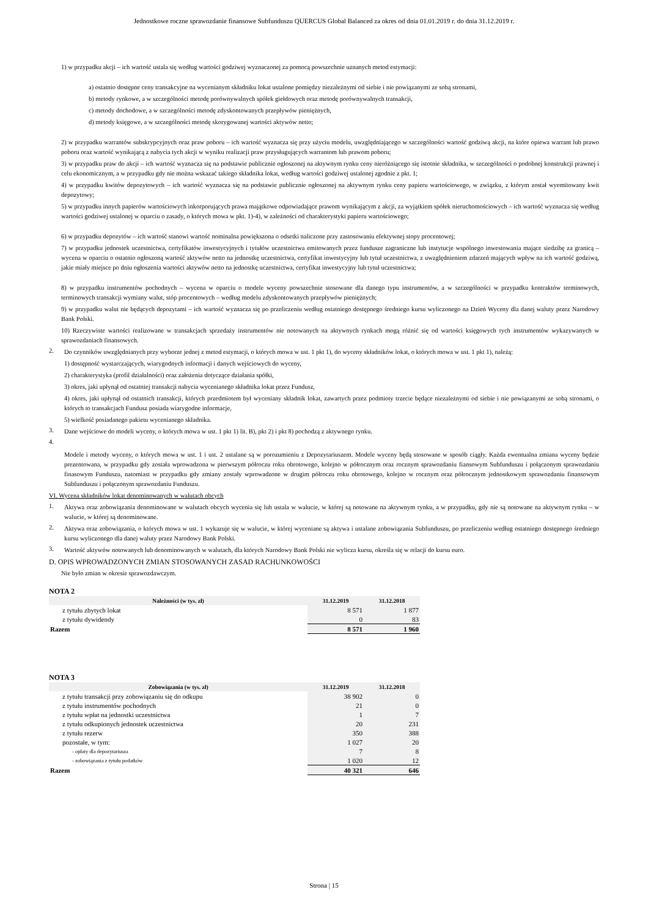Jednostkowe roczne sprawozdanie finansowe Subfunduszu QUERCUS Global Balanced za okres od dnia 01.01.2019 r. do dnia 31.12.2019 r.
1) w przypadku akcji – ich wartość ustala się według wartości godziwej wyznaczonej za pomocą powszechnie uznanych metod estymacji:
a) ostatnio dostępne ceny transakcyjne na wycenianym składniku lokat ustalone pomiędzy niezależnymi od siebie i nie powiązanymi ze sobą stronami,
b) metody rynkowe, a w szczególności metodę porównywalnych spółek giełdowych oraz metodę porównywalnych transakcji,
c) metody dochodowe, a w szczególności metodę zdyskontowanych przepływów pieniężnych,
d) metody księgowe, a w szczególności metodę skorygowanej wartości aktywów netto;
2) w przypadku warrantów subskrypcyjnych oraz praw poboru – ich wartość wyznacza się przy użyciu modelu, uwzględniającego w szczególności wartość godziwą akcji, na które opiewa warrant lub prawo poboru oraz wartość wynikającą z nabycia tych akcji w wyniku realizacji praw przysługujących warrantom lub prawom poboru;
3) w przypadku praw do akcji – ich wartość wyznacza się na podstawie publicznie ogłoszonej na aktywnym rynku ceny nieróżniącego się istotnie składnika, w szczególności o podobnej konstrukcji prawnej i celu ekonomicznym, a w przypadku gdy nie można wskazać takiego składnika lokat, według wartości godziwej ustalonej zgodnie z pkt. 1;
4) w przypadku kwitów depozytowych – ich wartość wyznacza się na podstawie publicznie ogłoszonej na aktywnym rynku ceny papieru wartościowego, w związku, z którym został wyemitowany kwit depozytowy;
5) w przypadku innych papierów wartościowych inkorporujących prawa majątkowe odpowiadające prawom wynikającym z akcji, za wyjątkiem spółek nieruchomościowych – ich wartość wyznacza się według wartości godziwej ustalonej w oparciu o zasady, o których mowa w pkt. 1)-4), w zależności od charakterystyki papieru wartościowego;
6) w przypadku depozytów – ich wartość stanowi wartość nominalna powiększona o odsetki naliczone przy zastosowaniu efektywnej stopy procentowej;
7) w przypadku jednostek uczestnictwa, certyfikatów inwestycyjnych i tytułów uczestnictwa emitowanych przez fundusze zagraniczne lub instytucje wspólnego inwestowania mające siedzibę za granicą – wycena w oparciu o ostatnio ogłoszoną wartość aktywów netto na jednostkę uczestnictwa, certyfikat inwestycyjny lub tytuł uczestnictwa, z uwzględnieniem zdarzeń mających wpływ na ich wartość godziwą, jakie miały miejsce po dniu ogłoszenia wartości aktywów netto na jednostkę uczestnictwa, certyfikat inwestycyjny lub tytuł uczestnictwa;
8) w przypadku instrumentów pochodnych – wycena w oparciu o modele wyceny powszechnie stosowane dla danego typu instrumentów, a w szczególności w przypadku kontraktów terminowych, terminowych transakcji wymiany walut, stóp procentowych – według modelu zdyskontowanych przepływów pieniężnych;
9) w przypadku walut nie będących depozytami – ich wartość wyznacza się po przeliczeniu według ostatniego dostępnego średniego kursu wyliczonego na Dzień Wyceny dla danej waluty przez Narodowy Bank Polski.
10) Rzeczywiste wartości realizowane w transakcjach sprzedaży instrumentów nie notowanych na aktywnych rynkach mogą różnić się od wartości księgowych tych instrumentów wykazywanych w sprawozdaniach finansowych.
2.
Do czynników uwzględnianych przy wyborze jednej z metod estymacji, o których mowa w ust. 1 pkt 1), do wyceny składników lokat, o których mowa w ust. 1 pkt 1), należą:
1) dostępność wystarczających, wiarygodnych informacji i danych wejściowych do wyceny,
2) charakterystyka (profil działalności) oraz założenia dotyczące działania spółki,
3) okres, jaki upłynął od ostatniej transakcji nabycia wycenianego składnika lokat przez Fundusz,
4) okres, jaki upłynął od ostatnich transakcji, których przedmiotem był wyceniany składnik lokat, zawartych przez podmioty trzecie będące niezależnymi od siebie i nie powiązanymi ze sobą stronami, o których to transakcjach Fundusz posiada wiarygodne informacje,
5) wielkość posiadanego pakietu wycenianego składnika.
3.
Dane wejściowe do modeli wyceny, o których mowa w ust. 1 pkt 1) lit. B), pkt 2) i pkt 8) pochodzą z aktywnego rynku.
4.
Modele i metody wyceny, o których mowa w ust. 1 i ust. 2 ustalane są w porozumieniu z Depozytariuszem. Modele wyceny będą stosowane w sposób ciągły. Każda ewentualna zmiana wyceny będzie prezentowana, w przypadku gdy została wprowadzona w pierwszym półroczu roku obrotowego, kolejno w półrocznym oraz rocznym sprawozdaniu fiansowym Subfunduszu i połączonym sprawozdaniu finasowym Funduszu, natomiast w przypadku gdy zmiany zostały wprowadzone w drugim półroczu roku obrotowego, kolejno w rocznym oraz półrocznym jednostkowym sprawozdaniu finansowym Subfunduszu i połączonym sprawozdaniu Funduszu.
VI. Wycena składników lokat denominowanych w walutach obcych
1.
Aktywa oraz zobowiązania denominowane w walutach obcych wycenia się lub ustala w walucie, w której są notowane na aktywnym rynku, a w przypadku, gdy nie są notowane na aktywnym rynku – w walucie, w której są denominowane.
2.
Aktywa oraz zobowiązania, o których mowa w ust. 1 wykazuje się w walucie, w której wyceniane są aktywa i ustalane zobowiązania Subfunduszu, po przeliczeniu według ostatniego dostępnego średniego kursu wyliczonego dla danej waluty przez Narodowy Bank Polski.
3.
Wartość aktywów notowanych lub denominowanych w walutach, dla których Narodowy Bank Polski nie wylicza kursu, określa się w relacji do kursu euro.
D. OPIS WPROWADZONYCH ZMIAN STOSOWANYCH ZASAD RACHUNKOWOŚCI
Nie było zmian w okresie sprawozdawczym.
NOTA 2
| Należności (w tys. zł) | 31.12.2019 | 31.12.2018 |
| --- | --- | --- |
| z tytułu zbytych lokat | 8 571 | 1 877 |
| z tytułu dywidendy | 0 | 83 |
| Razem | 8 571 | 1 960 |
NOTA 3
| Zobowiązania (w tys. zł) | 31.12.2019 | 31.12.2018 |
| --- | --- | --- |
| z tytułu transakcji przy zobowiązaniu się do odkupu | 38 902 | 0 |
| z tytułu instrumentów pochodnych | 21 | 0 |
| z tytułu wpłat na jednostki uczestnictwa | 1 | 7 |
| z tytułu odkupionych jednostek uczestnictwa | 20 | 231 |
| z tytułu rezerw | 350 | 388 |
| pozostałe, w tym: | 1 027 | 20 |
| - opłaty dla depozytariusza | 7 | 8 |
| - zobowiązania z tytułu podatków | 1 020 | 12 |
| Razem | 40 321 | 646 |
Strona | 15